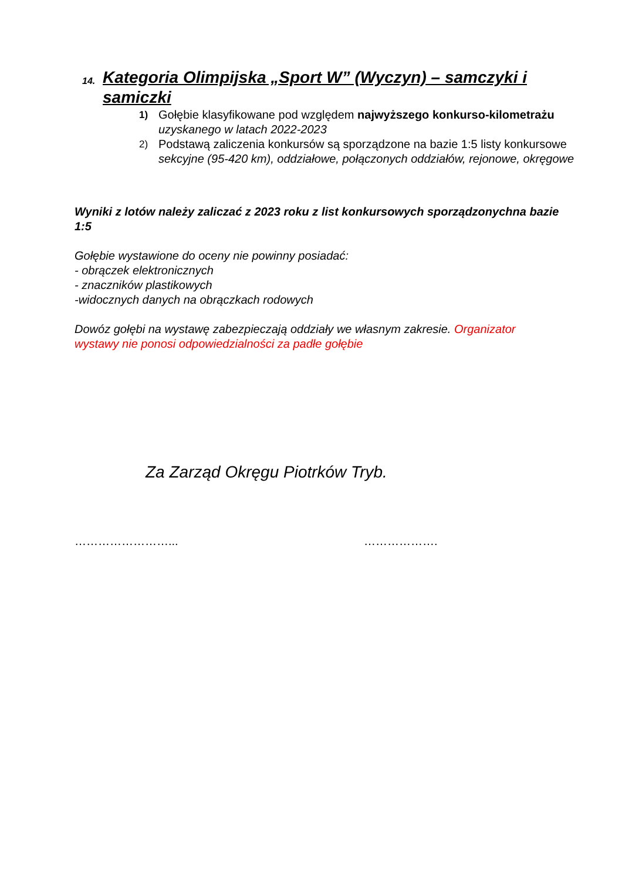14. Kategoria Olimpijska „Sport W” (Wyczyn) – samczyki i samiczki
1) Gołębie klasyfikowane pod względem najwyższego konkurso-kilometrażu
uzyskanego w latach 2022-2023
2) Podstawą zaliczenia konkursów są sporządzone na bazie 1:5 listy konkursowe
sekcyjne (95-420 km), oddziałowe, połączonych oddziałów, rejonowe, okręgowe
Wyniki z lotów należy zaliczać z 2023 roku z list konkursowych sporządzonychna bazie 1:5
Gołębie wystawione do oceny nie powinny posiadać:
- obrączek elektronicznych
- znaczników plastikowych
-widocznych danych na obrączkach rodowych
Dowóz gołębi na wystawę zabezpieczają oddziały we własnym zakresie. Organizator wystawy nie ponosi odpowiedzialności za padłe gołębie
Za Zarząd Okręgu Piotrków Tryb.
……………………... ……………….